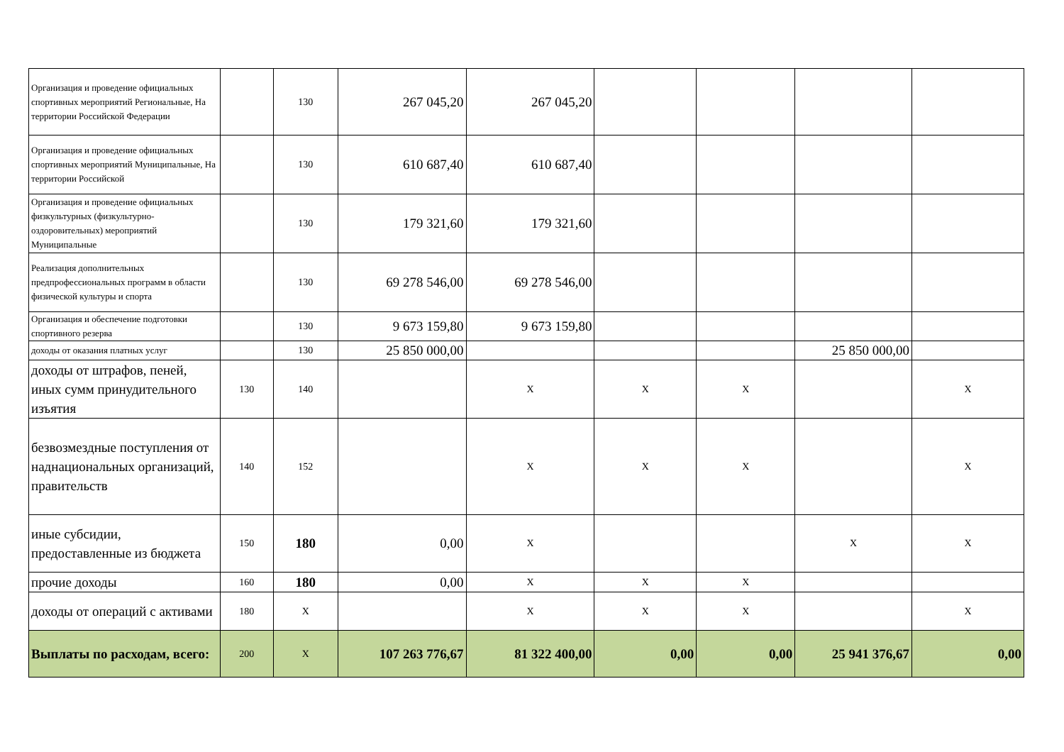| Организация и проведение официальных спортивных мероприятий Региональные, На территории Российской Федерации | | 130 | 267 045,20 | 267 045,20 | | | | |
| Организация и проведение официальных спортивных мероприятий Муниципальные, На территории Российской | | 130 | 610 687,40 | 610 687,40 | | | | |
| Организация и проведение официальных физкультурных (физкультурно-оздоровительных) мероприятий Муниципальные | | 130 | 179 321,60 | 179 321,60 | | | | |
| Реализация дополнительных предпрофессиональных программ в области физической культуры и спорта | | 130 | 69 278 546,00 | 69 278 546,00 | | | | |
| Организация и обеспечение подготовки спортивного резерва | | 130 | 9 673 159,80 | 9 673 159,80 | | | | |
| доходы от оказания платных услуг | | 130 | 25 850 000,00 | | | | 25 850 000,00 | |
| доходы от штрафов, пеней, иных сумм принудительного изъятия | 130 | 140 | | X | X | X | | X |
| безвозмездные поступления от наднациональных организаций, правительств | 140 | 152 | | X | X | X | | X |
| иные субсидии, предоставленные из бюджета | 150 | 180 | 0,00 | X | | | X | X |
| прочие доходы | 160 | 180 | 0,00 | X | X | X | | |
| доходы от операций с активами | 180 | X | | X | X | X | | X |
| Выплаты по расходам, всего: | 200 | X | 107 263 776,67 | 81 322 400,00 | 0,00 | 0,00 | 25 941 376,67 | 0,00 |